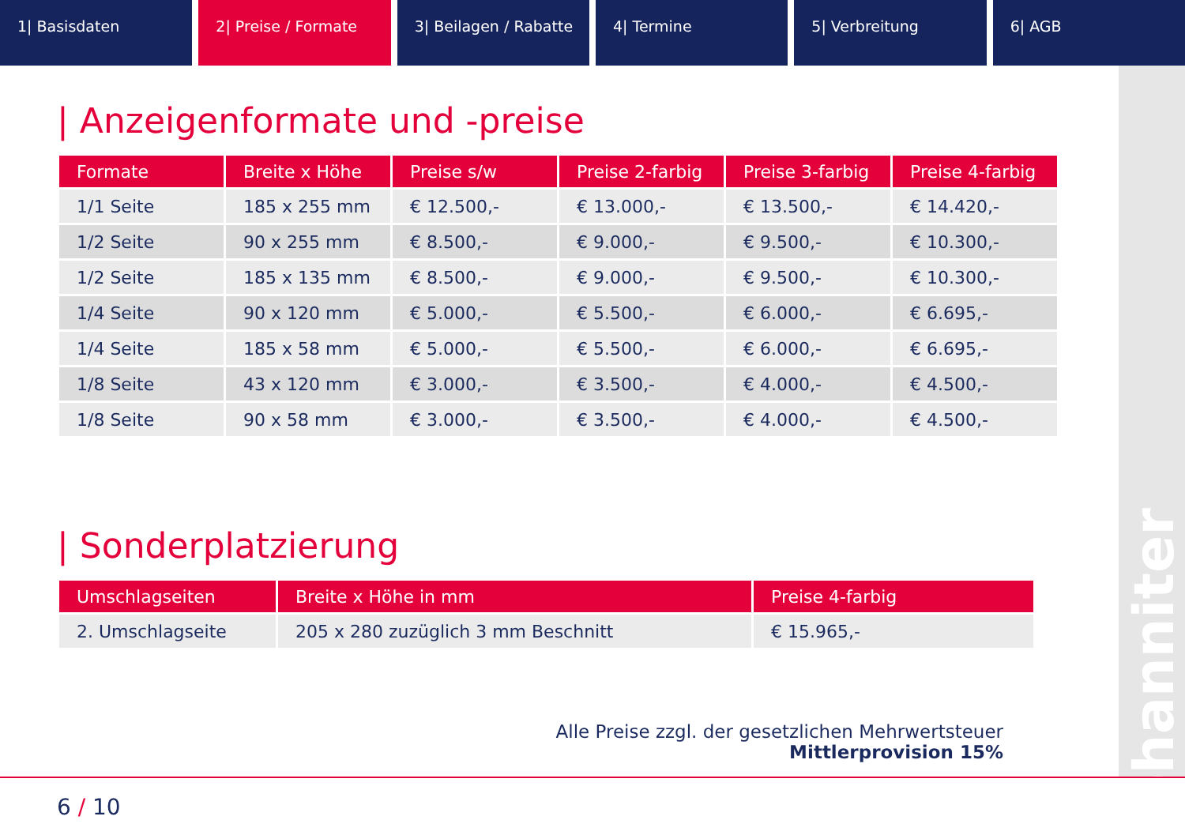1| Basisdaten 2| Preise / Formate 3| Beilagen / Rabatte 4| Termine 5| Verbreitung 6| AGB
Johanniter
| Anzeigenformate und -preise
| Formate | Breite x Höhe | Preise s/w | Preise 2-farbig | Preise 3-farbig | Preise 4-farbig |
| --- | --- | --- | --- | --- | --- |
| 1/1 Seite | 185 x 255 mm | € 12.500,- | € 13.000,- | € 13.500,- | € 14.420,- |
| 1/2 Seite | 90 x 255 mm | € 8.500,- | € 9.000,- | € 9.500,- | € 10.300,- |
| 1/2 Seite | 185 x 135 mm | € 8.500,- | € 9.000,- | € 9.500,- | € 10.300,- |
| 1/4 Seite | 90 x 120 mm | € 5.000,- | € 5.500,- | € 6.000,- | € 6.695,- |
| 1/4 Seite | 185 x 58 mm | € 5.000,- | € 5.500,- | € 6.000,- | € 6.695,- |
| 1/8 Seite | 43 x 120 mm | € 3.000,- | € 3.500,- | € 4.000,- | € 4.500,- |
| 1/8 Seite | 90 x 58 mm | € 3.000,- | € 3.500,- | € 4.000,- | € 4.500,- |
| Sonderplatzierung
| Umschlagseiten | Breite x Höhe in mm | Preise 4-farbig |
| --- | --- | --- |
| 2. Umschlagseite | 205 x 280 zuzüglich 3 mm Beschnitt | € 15.965,- |
Alle Preise zzgl. der gesetzlichen Mehrwertsteuer
Mittlerprovision 15%
6 / 10